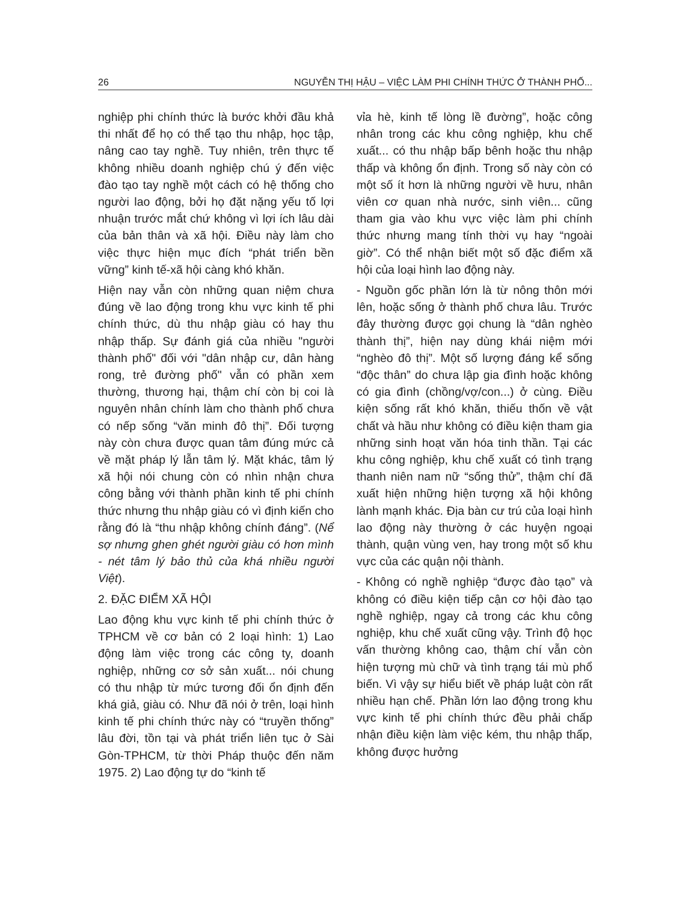26 NGUYỄN THỊ HẬU – VIỆC LÀM PHI CHÍNH THỨC Ở THÀNH PHỐ...
nghiệp phi chính thức là bước khởi đầu khả thi nhất để họ có thể tạo thu nhập, học tập, nâng cao tay nghề. Tuy nhiên, trên thực tế không nhiều doanh nghiệp chú ý đến việc đào tạo tay nghề một cách có hệ thống cho người lao động, bởi họ đặt nặng yếu tố lợi nhuận trước mắt chứ không vì lợi ích lâu dài của bản thân và xã hội. Điều này làm cho việc thực hiện mục đích “phát triển bền vững” kinh tế-xã hội càng khó khăn.
Hiện nay vẫn còn những quan niệm chưa đúng về lao động trong khu vực kinh tế phi chính thức, dù thu nhập giàu có hay thu nhập thấp. Sự đánh giá của nhiều "người thành phố" đối với "dân nhập cư, dân hàng rong, trẻ đường phố" vẫn có phần xem thường, thương hại, thậm chí còn bị coi là nguyên nhân chính làm cho thành phố chưa có nếp sống “văn minh đô thị”. Đối tượng này còn chưa được quan tâm đúng mức cả về mặt pháp lý lẫn tâm lý. Mặt khác, tâm lý xã hội nói chung còn có nhìn nhận chưa công bằng với thành phần kinh tế phi chính thức nhưng thu nhập giàu có vì định kiến cho rằng đó là “thu nhập không chính đáng”. (Nể sợ nhưng ghen ghét người giàu có hơn mình - nét tâm lý bảo thủ của khá nhiều người Việt).
2. ĐẶC ĐIỂM XÃ HỘI
Lao động khu vực kinh tế phi chính thức ở TPHCM về cơ bản có 2 loại hình: 1) Lao động làm việc trong các công ty, doanh nghiệp, những cơ sở sản xuất... nói chung có thu nhập từ mức tương đối ổn định đến khá giả, giàu có. Như đã nói ở trên, loại hình kinh tế phi chính thức này có “truyền thống” lâu đời, tồn tại và phát triển liên tục ở Sài Gòn-TPHCM, từ thời Pháp thuộc đến năm 1975. 2) Lao động tự do “kinh tế
vỉa hè, kinh tế lòng lề đường”, hoặc công nhân trong các khu công nghiệp, khu chế xuất... có thu nhập bấp bênh hoặc thu nhập thấp và không ổn định. Trong số này còn có một số ít hơn là những người về hưu, nhân viên cơ quan nhà nước, sinh viên... cũng tham gia vào khu vực việc làm phi chính thức nhưng mang tính thời vụ hay “ngoài giờ”. Có thể nhận biết một số đặc điểm xã hội của loại hình lao động này.
- Nguồn gốc phần lớn là từ nông thôn mới lên, hoặc sống ở thành phố chưa lâu. Trước đây thường được gọi chung là “dân nghèo thành thị”, hiện nay dùng khái niệm mới “nghèo đô thị”. Một số lượng đáng kể sống “độc thân” do chưa lập gia đình hoặc không có gia đình (chồng/vợ/con...) ở cùng. Điều kiện sống rất khó khăn, thiếu thốn về vật chất và hầu như không có điều kiện tham gia những sinh hoạt văn hóa tinh thần. Tại các khu công nghiệp, khu chế xuất có tình trạng thanh niên nam nữ “sống thử”, thậm chí đã xuất hiện những hiện tượng xã hội không lành mạnh khác. Địa bàn cư trú của loại hình lao động này thường ở các huyện ngoại thành, quận vùng ven, hay trong một số khu vực của các quận nội thành.
- Không có nghề nghiệp “được đào tạo” và không có điều kiện tiếp cận cơ hội đào tạo nghề nghiệp, ngay cả trong các khu công nghiệp, khu chế xuất cũng vậy. Trình độ học vấn thường không cao, thậm chí vẫn còn hiện tượng mù chữ và tình trạng tái mù phổ biến. Vì vậy sự hiểu biết về pháp luật còn rất nhiều hạn chế. Phần lớn lao động trong khu vực kinh tế phi chính thức đều phải chấp nhận điều kiện làm việc kém, thu nhập thấp, không được hưởng